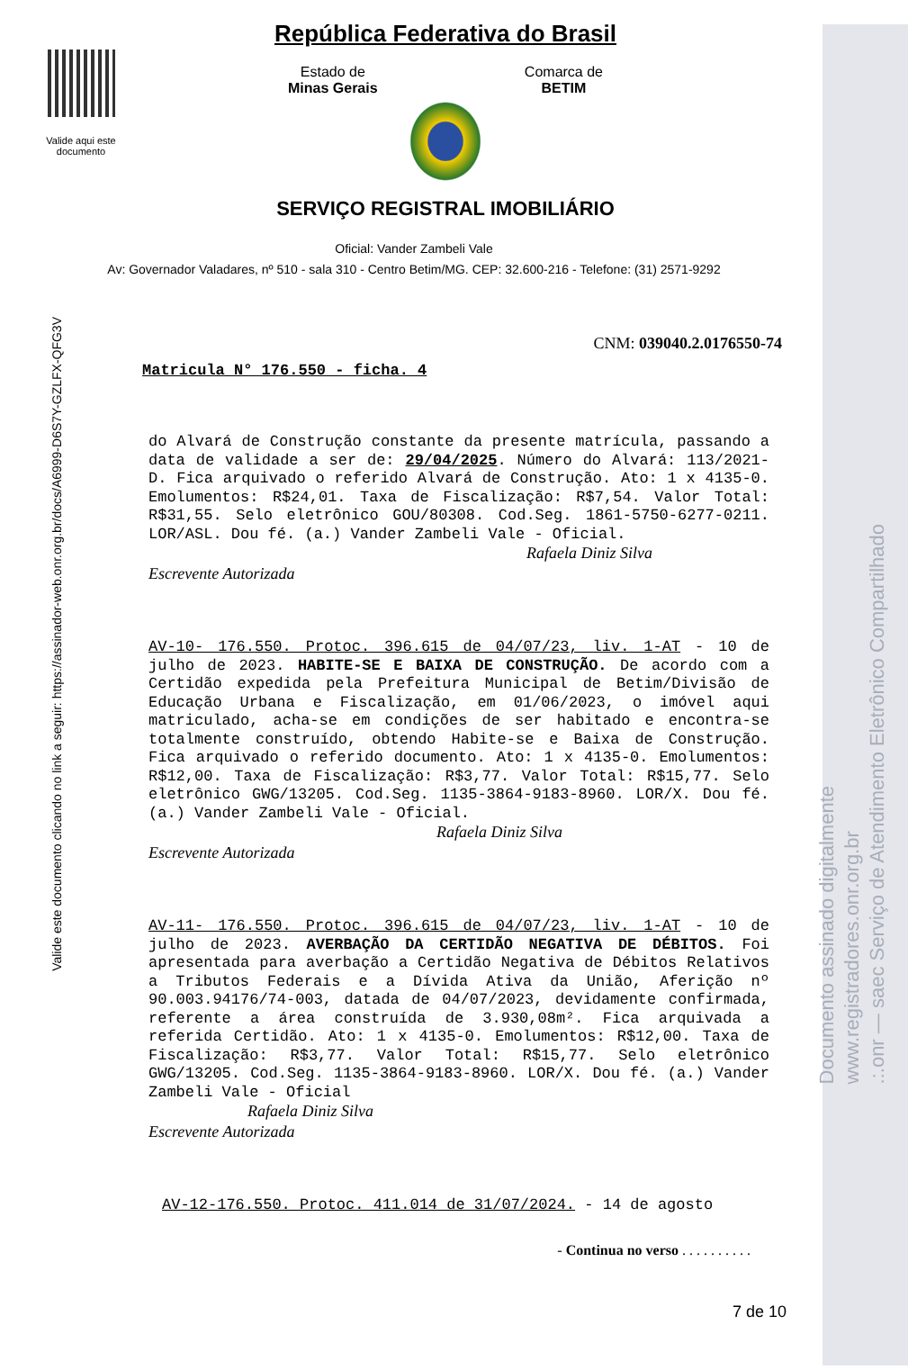Documento assinado digitalmente
www.registradores.onr.org.br
.:.onr — saec Serviço de Atendimento Eletrônico Compartilhado
Valide este documento clicando no link a seguir: https://assinador-web.onr.org.br/docs/A6999-D6S7Y-GZLFX-QFG3V
Valide aqui este documento
República Federativa do Brasil
Estado de
Minas Gerais
Comarca de
BETIM
SERVIÇO REGISTRAL IMOBILIÁRIO
Oficial: Vander Zambeli Vale
Av: Governador Valadares, nº 510 - sala 310 - Centro Betim/MG. CEP: 32.600-216 - Telefone: (31) 2571-9292
CNM: 039040.2.0176550-74
Matricula N° 176.550 - ficha. 4
do Alvará de Construção constante da presente matrícula, passando a data de validade a ser de: 29/04/2025. Número do Alvará: 113/2021-D. Fica arquivado o referido Alvará de Construção. Ato: 1 x 4135-0. Emolumentos: R$24,01. Taxa de Fiscalização: R$7,54. Valor Total: R$31,55. Selo eletrônico GOU/80308. Cod.Seg. 1861-5750-6277-0211. LOR/ASL. Dou fé. (a.) Vander Zambeli Vale - Oficial.
Rafaela Diniz Silva
Escrevente Autorizada
AV-10- 176.550. Protoc. 396.615 de 04/07/23, liv. 1-AT - 10 de julho de 2023. HABITE-SE E BAIXA DE CONSTRUÇÃO. De acordo com a Certidão expedida pela Prefeitura Municipal de Betim/Divisão de Educação Urbana e Fiscalização, em 01/06/2023, o imóvel aqui matriculado, acha-se em condições de ser habitado e encontra-se totalmente construído, obtendo Habite-se e Baixa de Construção. Fica arquivado o referido documento. Ato: 1 x 4135-0. Emolumentos: R$12,00. Taxa de Fiscalização: R$3,77. Valor Total: R$15,77. Selo eletrônico GWG/13205. Cod.Seg. 1135-3864-9183-8960. LOR/X. Dou fé. (a.) Vander Zambeli Vale - Oficial.
Rafaela Diniz Silva
Escrevente Autorizada
AV-11- 176.550. Protoc. 396.615 de 04/07/23, liv. 1-AT - 10 de julho de 2023. AVERBAÇÃO DA CERTIDÃO NEGATIVA DE DÉBITOS. Foi apresentada para averbação a Certidão Negativa de Débitos Relativos a Tributos Federais e a Dívida Ativa da União, Aferição nº 90.003.94176/74-003, datada de 04/07/2023, devidamente confirmada, referente a área construída de 3.930,08m². Fica arquivada a referida Certidão. Ato: 1 x 4135-0. Emolumentos: R$12,00. Taxa de Fiscalização: R$3,77. Valor Total: R$15,77. Selo eletrônico GWG/13205. Cod.Seg. 1135-3864-9183-8960. LOR/X. Dou fé. (a.) Vander Zambeli Vale - Oficial
Rafaela Diniz Silva
Escrevente Autorizada
AV-12-176.550. Protoc. 411.014 de 31/07/2024. - 14 de agosto
- Continua no verso . . . . . . . . . .
7 de 10